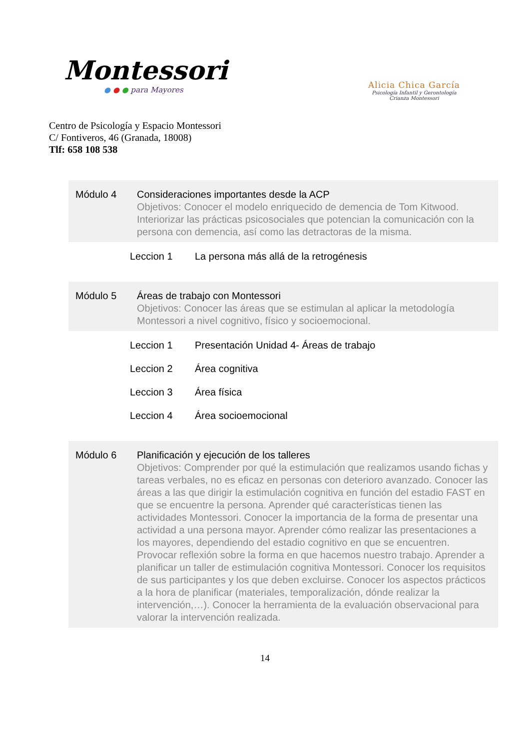Montessori
● ● ● para Mayores
Centro de Psicología y Espacio Montessori
C/ Fontiveros, 46 (Granada, 18008)
Tlf: 658 108 538
Alicia Chica García
Psicología Infantil y Gerontología
Crianza Montessori
| Módulo 4 | Consideraciones importantes desde la ACP Objetivos: Conocer el modelo enriquecido de demencia de Tom Kitwood. Interiorizar las prácticas psicosociales que potencian la comunicación con la persona con demencia, así como las detractoras de la misma. | |
| | Leccion 1 | La persona más allá de la retrogénesis |
| Módulo 5 | Áreas de trabajo con Montessori Objetivos: Conocer las áreas que se estimulan al aplicar la metodología Montessori a nivel cognitivo, físico y socioemocional. | |
| | Leccion 1 | Presentación Unidad 4- Áreas de trabajo |
| | Leccion 2 | Área cognitiva |
| | Leccion 3 | Área física |
| | Leccion 4 | Área socioemocional |
| Módulo 6 | Planificación y ejecución de los talleres Objetivos: Comprender por qué la estimulación que realizamos usando fichas y tareas verbales, no es eficaz en personas con deterioro avanzado. Conocer las áreas a las que dirigir la estimulación cognitiva en función del estadio FAST en que se encuentre la persona. Aprender qué características tienen las actividades Montessori. Conocer la importancia de la forma de presentar una actividad a una persona mayor. Aprender cómo realizar las presentaciones a los mayores, dependiendo del estadio cognitivo en que se encuentren. Provocar reflexión sobre la forma en que hacemos nuestro trabajo. Aprender a planificar un taller de estimulación cognitiva Montessori. Conocer los requisitos de sus participantes y los que deben excluirse. Conocer los aspectos prácticos a la hora de planificar (materiales, temporalización, dónde realizar la intervención,…). Conocer la herramienta de la evaluación observacional para valorar la intervención realizada. | |
14